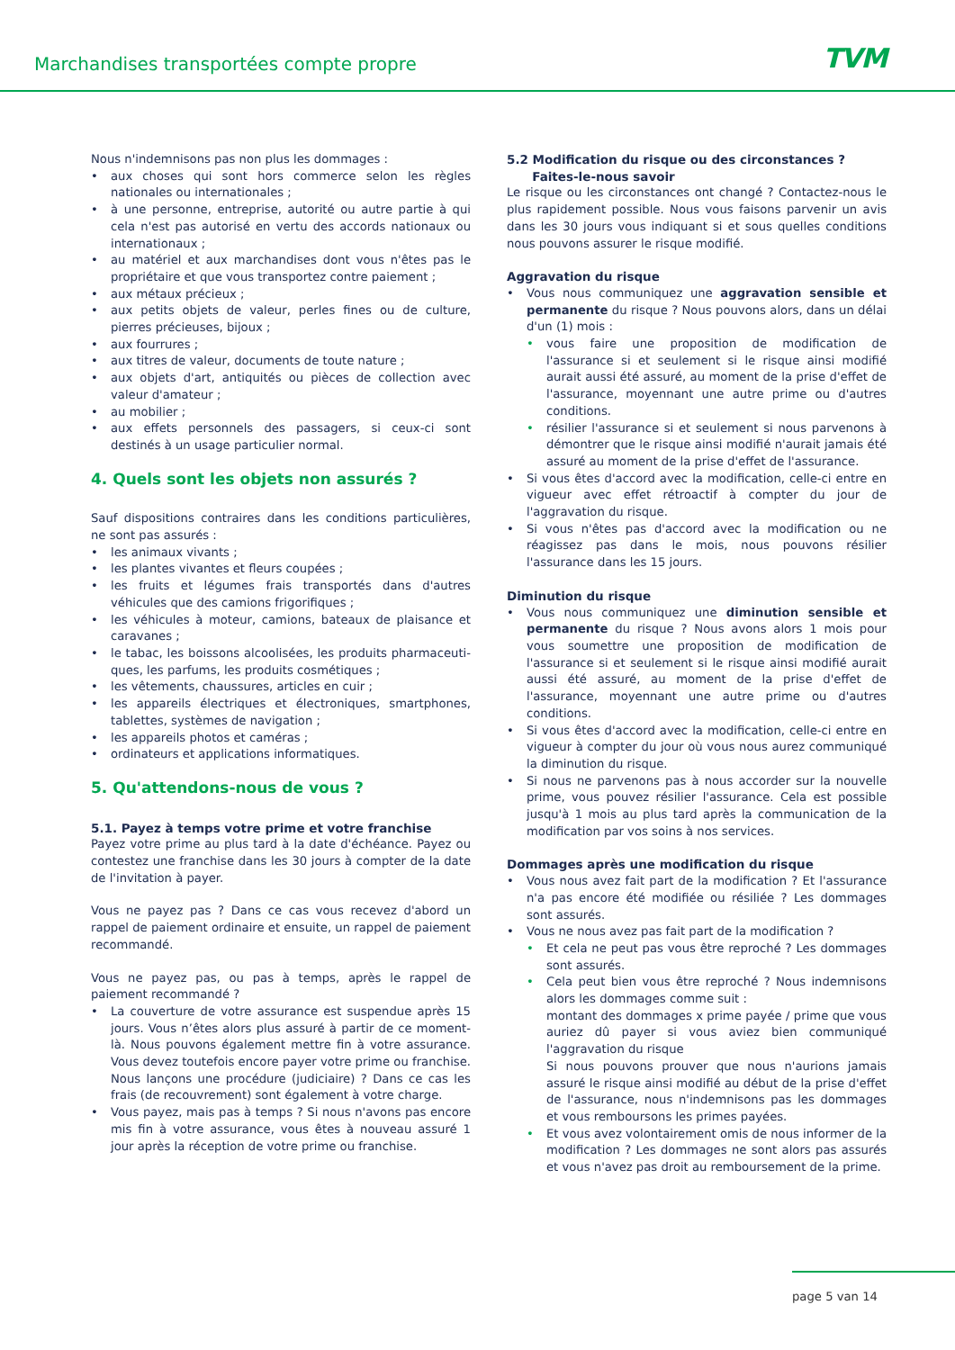Marchandises transportées compte propre TVM
Nous n'indemnisons pas non plus les dommages :
aux choses qui sont hors commerce selon les règles nationales ou internationales ;
à une personne, entreprise, autorité ou autre partie à qui cela n'est pas autorisé en vertu des accords nationaux ou internationaux ;
au matériel et aux marchandises dont vous n'êtes pas le propriétaire et que vous transportez contre paiement ;
aux métaux précieux ;
aux petits objets de valeur, perles fines ou de culture, pierres précieuses, bijoux ;
aux fourrures ;
aux titres de valeur, documents de toute nature ;
aux objets d'art, antiquités ou pièces de collection avec valeur d'amateur ;
au mobilier ;
aux effets personnels des passagers, si ceux-ci sont destinés à un usage particulier normal.
4. Quels sont les objets non assurés ?
Sauf dispositions contraires dans les conditions particulières, ne sont pas assurés :
les animaux vivants ;
les plantes vivantes et fleurs coupées ;
les fruits et légumes frais transportés dans d'autres véhicules que des camions frigorifiques ;
les véhicules à moteur, camions, bateaux de plaisance et caravanes ;
le tabac, les boissons alcoolisées, les produits pharmaceuti-ques, les parfums, les produits cosmétiques ;
les vêtements, chaussures, articles en cuir ;
les appareils électriques et électroniques, smartphones, tablettes, systèmes de navigation ;
les appareils photos et caméras ;
ordinateurs et applications informatiques.
5. Qu'attendons-nous de vous ?
5.1. Payez à temps votre prime et votre franchise
Payez votre prime au plus tard à la date d'échéance. Payez ou contestez une franchise dans les 30 jours à compter de la date de l'invitation à payer.
Vous ne payez pas ? Dans ce cas vous recevez d'abord un rappel de paiement ordinaire et ensuite, un rappel de paiement recommandé.
Vous ne payez pas, ou pas à temps, après le rappel de paiement recommandé ?
La couverture de votre assurance est suspendue après 15 jours. Vous n’êtes alors plus assuré à partir de ce moment-là. Nous pouvons également mettre fin à votre assurance. Vous devez toutefois encore payer votre prime ou franchise. Nous lançons une procédure (judiciaire) ? Dans ce cas les frais (de recouvrement) sont également à votre charge.
Vous payez, mais pas à temps ? Si nous n'avons pas encore mis fin à votre assurance, vous êtes à nouveau assuré 1 jour après la réception de votre prime ou franchise.
5.2 Modification du risque ou des circonstances ?
Faites-le-nous savoir
Le risque ou les circonstances ont changé ? Contactez-nous le plus rapidement possible. Nous vous faisons parvenir un avis dans les 30 jours vous indiquant si et sous quelles conditions nous pouvons assurer le risque modifié.
Aggravation du risque
Vous nous communiquez une aggravation sensible et permanente du risque ? Nous pouvons alors, dans un délai d'un (1) mois :
vous faire une proposition de modification de l'assurance si et seulement si le risque ainsi modifié aurait aussi été assuré, au moment de la prise d'effet de l'assurance, moyennant une autre prime ou d'autres conditions.
résilier l'assurance si et seulement si nous parvenons à démontrer que le risque ainsi modifié n'aurait jamais été assuré au moment de la prise d'effet de l'assurance.
Si vous êtes d'accord avec la modification, celle-ci entre en vigueur avec effet rétroactif à compter du jour de l'aggravation du risque.
Si vous n'êtes pas d'accord avec la modification ou ne réagissez pas dans le mois, nous pouvons résilier l'assurance dans les 15 jours.
Diminution du risque
Vous nous communiquez une diminution sensible et permanente du risque ? Nous avons alors 1 mois pour vous soumettre une proposition de modification de l'assurance si et seulement si le risque ainsi modifié aurait aussi été assuré, au moment de la prise d'effet de l'assurance, moyennant une autre prime ou d'autres conditions.
Si vous êtes d'accord avec la modification, celle-ci entre en vigueur à compter du jour où vous nous aurez communiqué la diminution du risque.
Si nous ne parvenons pas à nous accorder sur la nouvelle prime, vous pouvez résilier l'assurance. Cela est possible jusqu'à 1 mois au plus tard après la communication de la modification par vos soins à nos services.
Dommages après une modification du risque
Vous nous avez fait part de la modification ? Et l'assurance n'a pas encore été modifiée ou résiliée ? Les dommages sont assurés.
Vous ne nous avez pas fait part de la modification ?
Et cela ne peut pas vous être reproché ? Les dommages sont assurés.
Cela peut bien vous être reproché ? Nous indemnisons alors les dommages comme suit :
montant des dommages x prime payée / prime que vous auriez dû payer si vous aviez bien communiqué l'aggravation du risque
Si nous pouvons prouver que nous n'aurions jamais assuré le risque ainsi modifié au début de la prise d'effet de l'assurance, nous n'indemnisons pas les dommages et vous remboursons les primes payées.
Et vous avez volontairement omis de nous informer de la modification ? Les dommages ne sont alors pas assurés et vous n'avez pas droit au remboursement de la prime.
page 5 van 14